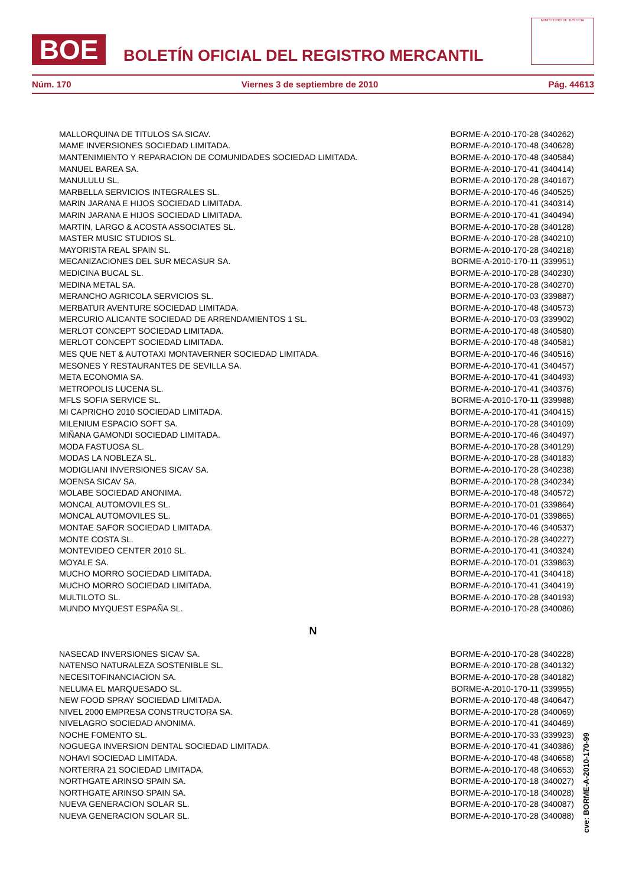BOE
BOLETÍN OFICIAL DEL REGISTRO MERCANTIL
MINISTERIO DE JUSTICIA
Núm. 170 Viernes 3 de septiembre de 2010 Pág. 44613
| MALLORQUINA DE TITULOS SA SICAV. | BORME-A-2010-170-28 (340262) |
| MAME INVERSIONES SOCIEDAD LIMITADA. | BORME-A-2010-170-48 (340628) |
| MANTENIMIENTO Y REPARACION DE COMUNIDADES SOCIEDAD LIMITADA. | BORME-A-2010-170-48 (340584) |
| MANUEL BAREA SA. | BORME-A-2010-170-41 (340414) |
| MANULULU SL. | BORME-A-2010-170-28 (340167) |
| MARBELLA SERVICIOS INTEGRALES SL. | BORME-A-2010-170-46 (340525) |
| MARIN JARANA E HIJOS SOCIEDAD LIMITADA. | BORME-A-2010-170-41 (340314) |
| MARIN JARANA E HIJOS SOCIEDAD LIMITADA. | BORME-A-2010-170-41 (340494) |
| MARTIN, LARGO & ACOSTA ASSOCIATES SL. | BORME-A-2010-170-28 (340128) |
| MASTER MUSIC STUDIOS SL. | BORME-A-2010-170-28 (340210) |
| MAYORISTA REAL SPAIN SL. | BORME-A-2010-170-28 (340218) |
| MECANIZACIONES DEL SUR MECASUR SA. | BORME-A-2010-170-11 (339951) |
| MEDICINA BUCAL SL. | BORME-A-2010-170-28 (340230) |
| MEDINA METAL SA. | BORME-A-2010-170-28 (340270) |
| MERANCHO AGRICOLA SERVICIOS SL. | BORME-A-2010-170-03 (339887) |
| MERBATUR AVENTURE SOCIEDAD LIMITADA. | BORME-A-2010-170-48 (340573) |
| MERCURIO ALICANTE SOCIEDAD DE ARRENDAMIENTOS 1 SL. | BORME-A-2010-170-03 (339902) |
| MERLOT CONCEPT SOCIEDAD LIMITADA. | BORME-A-2010-170-48 (340580) |
| MERLOT CONCEPT SOCIEDAD LIMITADA. | BORME-A-2010-170-48 (340581) |
| MES QUE NET & AUTOTAXI MONTAVERNER SOCIEDAD LIMITADA. | BORME-A-2010-170-46 (340516) |
| MESONES Y RESTAURANTES DE SEVILLA SA. | BORME-A-2010-170-41 (340457) |
| META ECONOMIA SA. | BORME-A-2010-170-41 (340493) |
| METROPOLIS LUCENA SL. | BORME-A-2010-170-41 (340376) |
| MFLS SOFIA SERVICE SL. | BORME-A-2010-170-11 (339988) |
| MI CAPRICHO 2010 SOCIEDAD LIMITADA. | BORME-A-2010-170-41 (340415) |
| MILENIUM ESPACIO SOFT SA. | BORME-A-2010-170-28 (340109) |
| MIÑANA GAMONDI SOCIEDAD LIMITADA. | BORME-A-2010-170-46 (340497) |
| MODA FASTUOSA SL. | BORME-A-2010-170-28 (340129) |
| MODAS LA NOBLEZA SL. | BORME-A-2010-170-28 (340183) |
| MODIGLIANI INVERSIONES SICAV SA. | BORME-A-2010-170-28 (340238) |
| MOENSA SICAV SA. | BORME-A-2010-170-28 (340234) |
| MOLABE SOCIEDAD ANONIMA. | BORME-A-2010-170-48 (340572) |
| MONCAL AUTOMOVILES SL. | BORME-A-2010-170-01 (339864) |
| MONCAL AUTOMOVILES SL. | BORME-A-2010-170-01 (339865) |
| MONTAE SAFOR SOCIEDAD LIMITADA. | BORME-A-2010-170-46 (340537) |
| MONTE COSTA SL. | BORME-A-2010-170-28 (340227) |
| MONTEVIDEO CENTER 2010 SL. | BORME-A-2010-170-41 (340324) |
| MOYALE SA. | BORME-A-2010-170-01 (339863) |
| MUCHO MORRO SOCIEDAD LIMITADA. | BORME-A-2010-170-41 (340418) |
| MUCHO MORRO SOCIEDAD LIMITADA. | BORME-A-2010-170-41 (340419) |
| MULTILOTO SL. | BORME-A-2010-170-28 (340193) |
| MUNDO MYQUEST ESPAÑA SL. | BORME-A-2010-170-28 (340086) |
N
| NASECAD INVERSIONES SICAV SA. | BORME-A-2010-170-28 (340228) |
| NATENSO NATURALEZA SOSTENIBLE SL. | BORME-A-2010-170-28 (340132) |
| NECESITOFINANCIACION SA. | BORME-A-2010-170-28 (340182) |
| NELUMA EL MARQUESADO SL. | BORME-A-2010-170-11 (339955) |
| NEW FOOD SPRAY SOCIEDAD LIMITADA. | BORME-A-2010-170-48 (340647) |
| NIVEL 2000 EMPRESA CONSTRUCTORA SA. | BORME-A-2010-170-28 (340069) |
| NIVELAGRO SOCIEDAD ANONIMA. | BORME-A-2010-170-41 (340469) |
| NOCHE FOMENTO SL. | BORME-A-2010-170-33 (339923) |
| NOGUEGA INVERSION DENTAL SOCIEDAD LIMITADA. | BORME-A-2010-170-41 (340386) |
| NOHAVI SOCIEDAD LIMITADA. | BORME-A-2010-170-48 (340658) |
| NORTERRA 21 SOCIEDAD LIMITADA. | BORME-A-2010-170-48 (340653) |
| NORTHGATE ARINSO SPAIN SA. | BORME-A-2010-170-18 (340027) |
| NORTHGATE ARINSO SPAIN SA. | BORME-A-2010-170-18 (340028) |
| NUEVA GENERACION SOLAR SL. | BORME-A-2010-170-28 (340087) |
| NUEVA GENERACION SOLAR SL. | BORME-A-2010-170-28 (340088) |
cve: BORME-A-2010-170-99